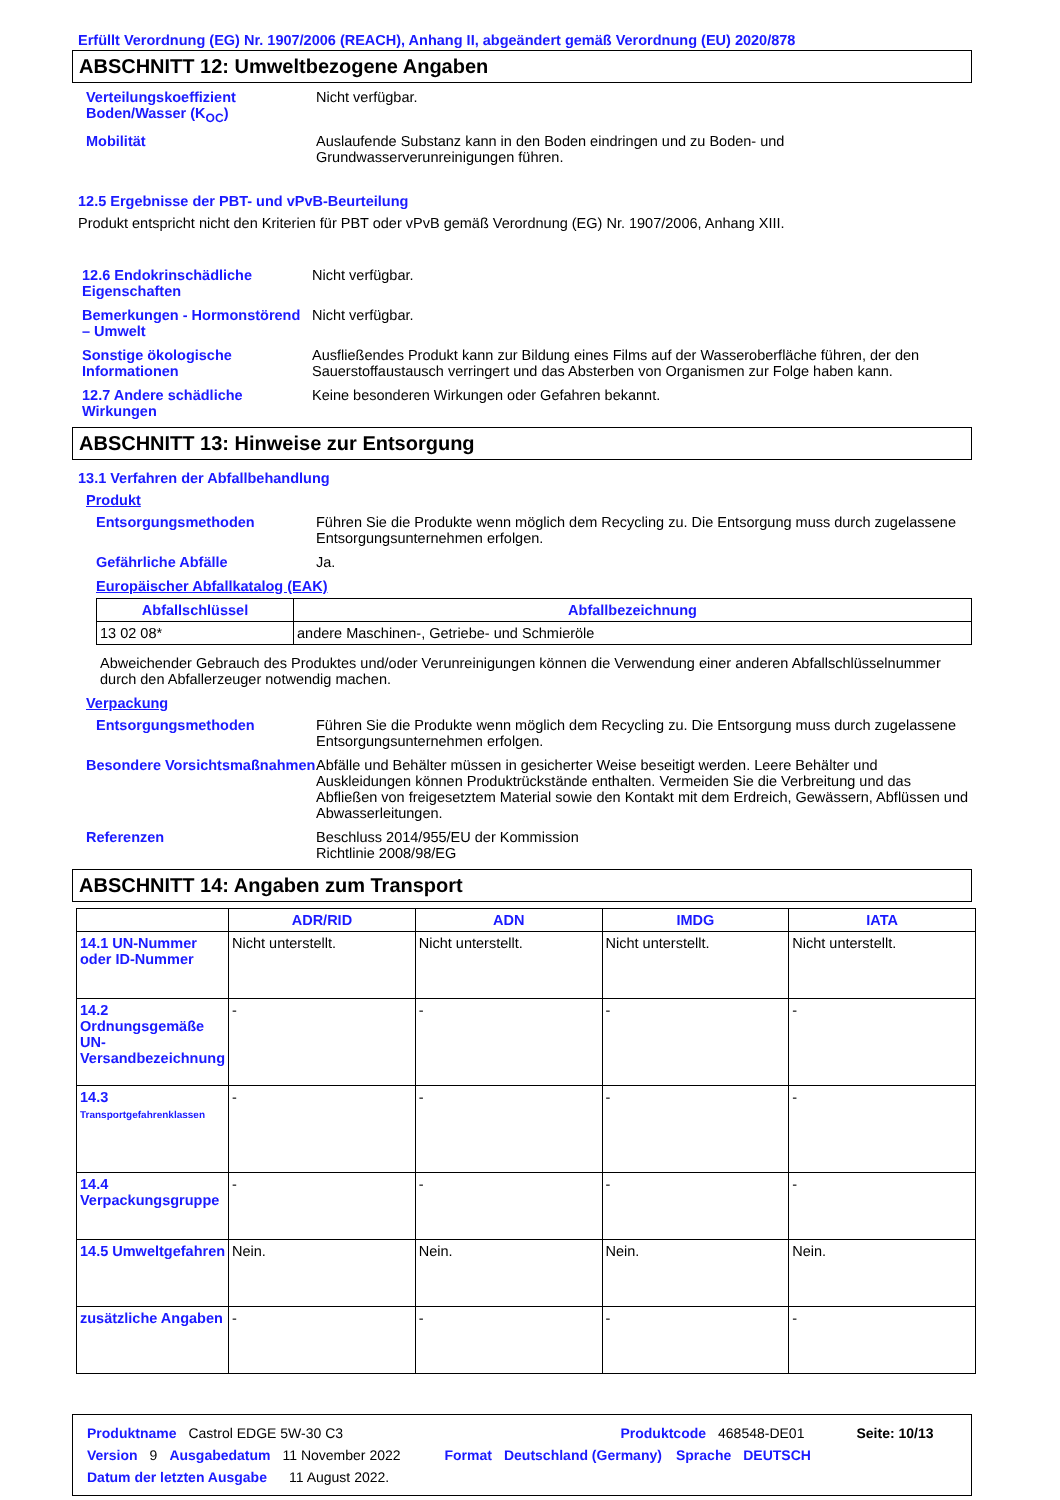Erfüllt Verordnung (EG) Nr. 1907/2006 (REACH), Anhang II, abgeändert gemäß Verordnung (EU) 2020/878
ABSCHNITT 12: Umweltbezogene Angaben
Verteilungskoeffizient Boden/Wasser (K<sub>OC</sub>)
Nicht verfügbar.
Mobilität Auslaufende Substanz kann in den Boden eindringen und zu Boden- und Grundwasserverunreinigungen führen.
12.5 Ergebnisse der PBT- und vPvB-Beurteilung
Produkt entspricht nicht den Kriterien für PBT oder vPvB gemäß Verordnung (EG) Nr. 1907/2006, Anhang XIII.
12.6 Endokrinschädliche Eigenschaften
Nicht verfügbar.
Bemerkungen - Hormonstörend – Umwelt
Nicht verfügbar.
Sonstige ökologische Informationen
Ausfließendes Produkt kann zur Bildung eines Films auf der Wasseroberfläche führen, der den Sauerstoffaustausch verringert und das Absterben von Organismen zur Folge haben kann.
12.7 Andere schädliche Wirkungen
Keine besonderen Wirkungen oder Gefahren bekannt.
ABSCHNITT 13: Hinweise zur Entsorgung
13.1 Verfahren der Abfallbehandlung
Produkt
Entsorgungsmethoden Führen Sie die Produkte wenn möglich dem Recycling zu. Die Entsorgung muss durch zugelassene Entsorgungsunternehmen erfolgen.
Gefährliche Abfälle Ja.
Europäischer Abfallkatalog (EAK)
| Abfallschlüssel | Abfallbezeichnung |
| --- | --- |
| 13 02 08* | andere Maschinen-, Getriebe- und Schmieröle |
Abweichender Gebrauch des Produktes und/oder Verunreinigungen können die Verwendung einer anderen Abfallschlüsselnummer durch den Abfallerzeuger notwendig machen.
Verpackung
Entsorgungsmethoden Führen Sie die Produkte wenn möglich dem Recycling zu. Die Entsorgung muss durch zugelassene Entsorgungsunternehmen erfolgen.
Besondere Vorsichtsmaßnahmen
Abfälle und Behälter müssen in gesicherter Weise beseitigt werden. Leere Behälter und Auskleidungen können Produktrückstände enthalten. Vermeiden Sie die Verbreitung und das Abfließen von freigesetztem Material sowie den Kontakt mit dem Erdreich, Gewässern, Abflüssen und Abwasserleitungen.
Referenzen Beschluss 2014/955/EU der Kommission
Richtlinie 2008/98/EG
ABSCHNITT 14: Angaben zum Transport
| | ADR/RID | ADN | IMDG | IATA |
| --- | --- | --- | --- | --- |
| 14.1 UN-Nummer oder ID-Nummer | Nicht unterstellt. | Nicht unterstellt. | Nicht unterstellt. | Nicht unterstellt. |
| 14.2 Ordnungsgemäße UN-Versandbezeichnung | - | - | - | - |
| 14.3 Transportgefahrenklassen | - | - | - | - |
| 14.4 Verpackungsgruppe | - | - | - | - |
| 14.5 Umweltgefahren | Nein. | Nein. | Nein. | Nein. |
| zusätzliche Angaben | - | - | - | - |
Produktname Castrol EDGE 5W-30 C3 Produktcode 468548-DE01 Seite: 10/13
Version 9 Ausgabedatum 11 November 2022 Format Deutschland (Germany) Sprache DEUTSCH
Datum der letzten Ausgabe 11 August 2022.